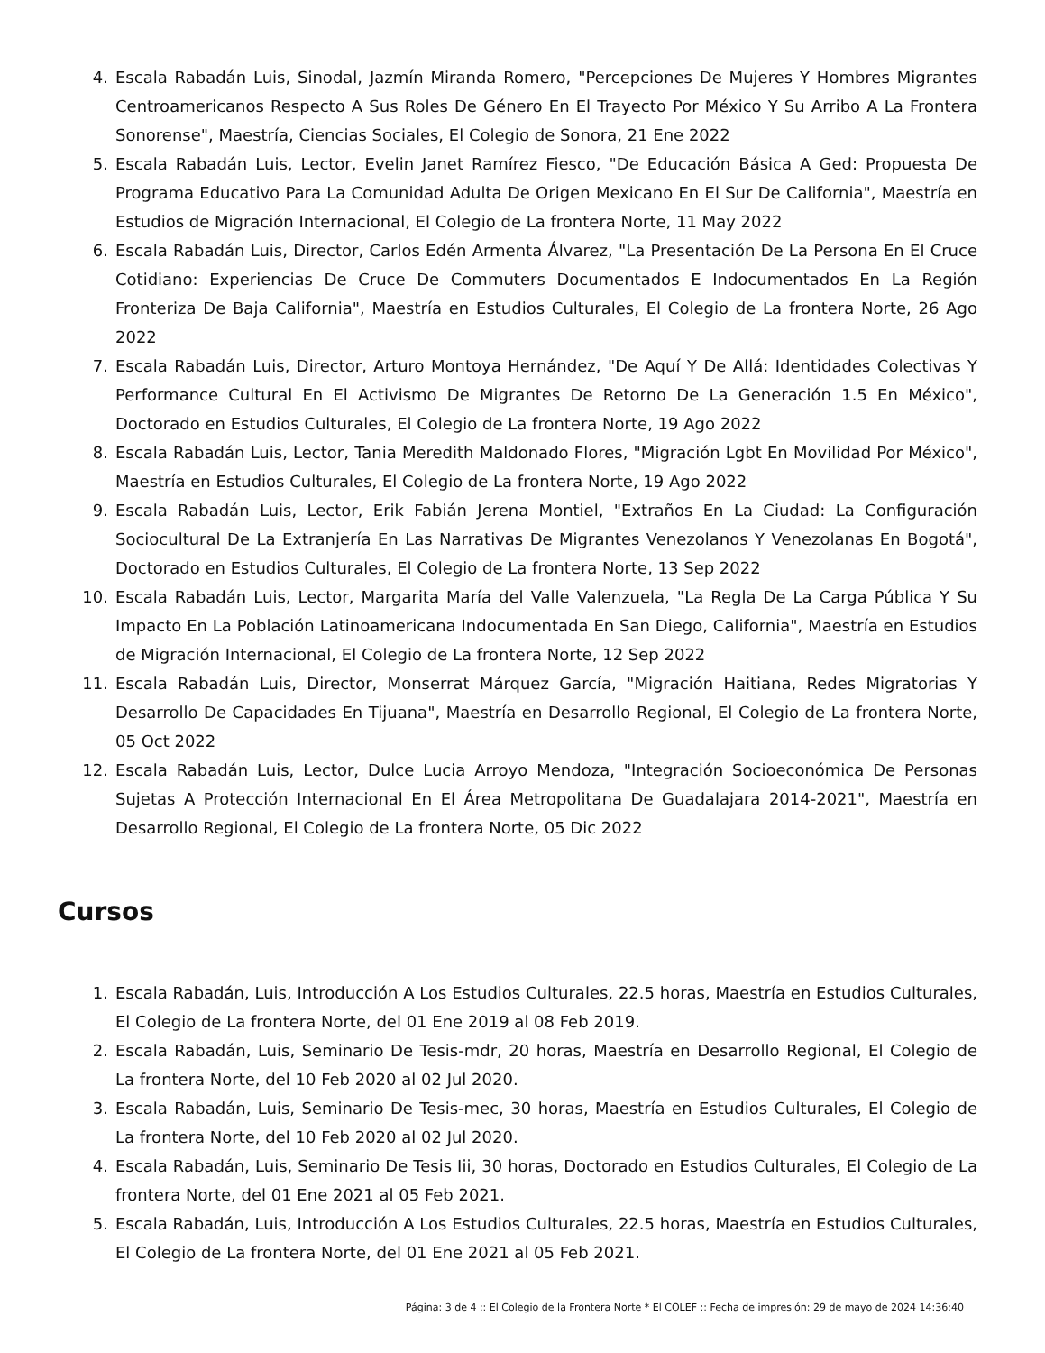4. Escala Rabadán Luis, Sinodal, Jazmín Miranda Romero, "Percepciones De Mujeres Y Hombres Migrantes Centroamericanos Respecto A Sus Roles De Género En El Trayecto Por México Y Su Arribo A La Frontera Sonorense", Maestría, Ciencias Sociales, El Colegio de Sonora, 21 Ene 2022
5. Escala Rabadán Luis, Lector, Evelin Janet Ramírez Fiesco, "De Educación Básica A Ged: Propuesta De Programa Educativo Para La Comunidad Adulta De Origen Mexicano En El Sur De California", Maestría en Estudios de Migración Internacional, El Colegio de La frontera Norte, 11 May 2022
6. Escala Rabadán Luis, Director, Carlos Edén Armenta Álvarez, "La Presentación De La Persona En El Cruce Cotidiano: Experiencias De Cruce De Commuters Documentados E Indocumentados En La Región Fronteriza De Baja California", Maestría en Estudios Culturales, El Colegio de La frontera Norte, 26 Ago 2022
7. Escala Rabadán Luis, Director, Arturo Montoya Hernández, "De Aquí Y De Allá: Identidades Colectivas Y Performance Cultural En El Activismo De Migrantes De Retorno De La Generación 1.5 En México", Doctorado en Estudios Culturales, El Colegio de La frontera Norte, 19 Ago 2022
8. Escala Rabadán Luis, Lector, Tania Meredith Maldonado Flores, "Migración Lgbt En Movilidad Por México", Maestría en Estudios Culturales, El Colegio de La frontera Norte, 19 Ago 2022
9. Escala Rabadán Luis, Lector, Erik Fabián Jerena Montiel, "Extraños En La Ciudad: La Configuración Sociocultural De La Extranjería En Las Narrativas De Migrantes Venezolanos Y Venezolanas En Bogotá", Doctorado en Estudios Culturales, El Colegio de La frontera Norte, 13 Sep 2022
10. Escala Rabadán Luis, Lector, Margarita María del Valle Valenzuela, "La Regla De La Carga Pública Y Su Impacto En La Población Latinoamericana Indocumentada En San Diego, California", Maestría en Estudios de Migración Internacional, El Colegio de La frontera Norte, 12 Sep 2022
11. Escala Rabadán Luis, Director, Monserrat Márquez García, "Migración Haitiana, Redes Migratorias Y Desarrollo De Capacidades En Tijuana", Maestría en Desarrollo Regional, El Colegio de La frontera Norte, 05 Oct 2022
12. Escala Rabadán Luis, Lector, Dulce Lucia Arroyo Mendoza, "Integración Socioeconómica De Personas Sujetas A Protección Internacional En El Área Metropolitana De Guadalajara 2014-2021", Maestría en Desarrollo Regional, El Colegio de La frontera Norte, 05 Dic 2022
Cursos
1. Escala Rabadán, Luis, Introducción A Los Estudios Culturales, 22.5 horas, Maestría en Estudios Culturales, El Colegio de La frontera Norte, del 01 Ene 2019 al 08 Feb 2019.
2. Escala Rabadán, Luis, Seminario De Tesis-mdr, 20 horas, Maestría en Desarrollo Regional, El Colegio de La frontera Norte, del 10 Feb 2020 al 02 Jul 2020.
3. Escala Rabadán, Luis, Seminario De Tesis-mec, 30 horas, Maestría en Estudios Culturales, El Colegio de La frontera Norte, del 10 Feb 2020 al 02 Jul 2020.
4. Escala Rabadán, Luis, Seminario De Tesis Iii, 30 horas, Doctorado en Estudios Culturales, El Colegio de La frontera Norte, del 01 Ene 2021 al 05 Feb 2021.
5. Escala Rabadán, Luis, Introducción A Los Estudios Culturales, 22.5 horas, Maestría en Estudios Culturales, El Colegio de La frontera Norte, del 01 Ene 2021 al 05 Feb 2021.
Página: 3 de 4 :: El Colegio de la Frontera Norte * El COLEF :: Fecha de impresión: 29 de mayo de 2024 14:36:40